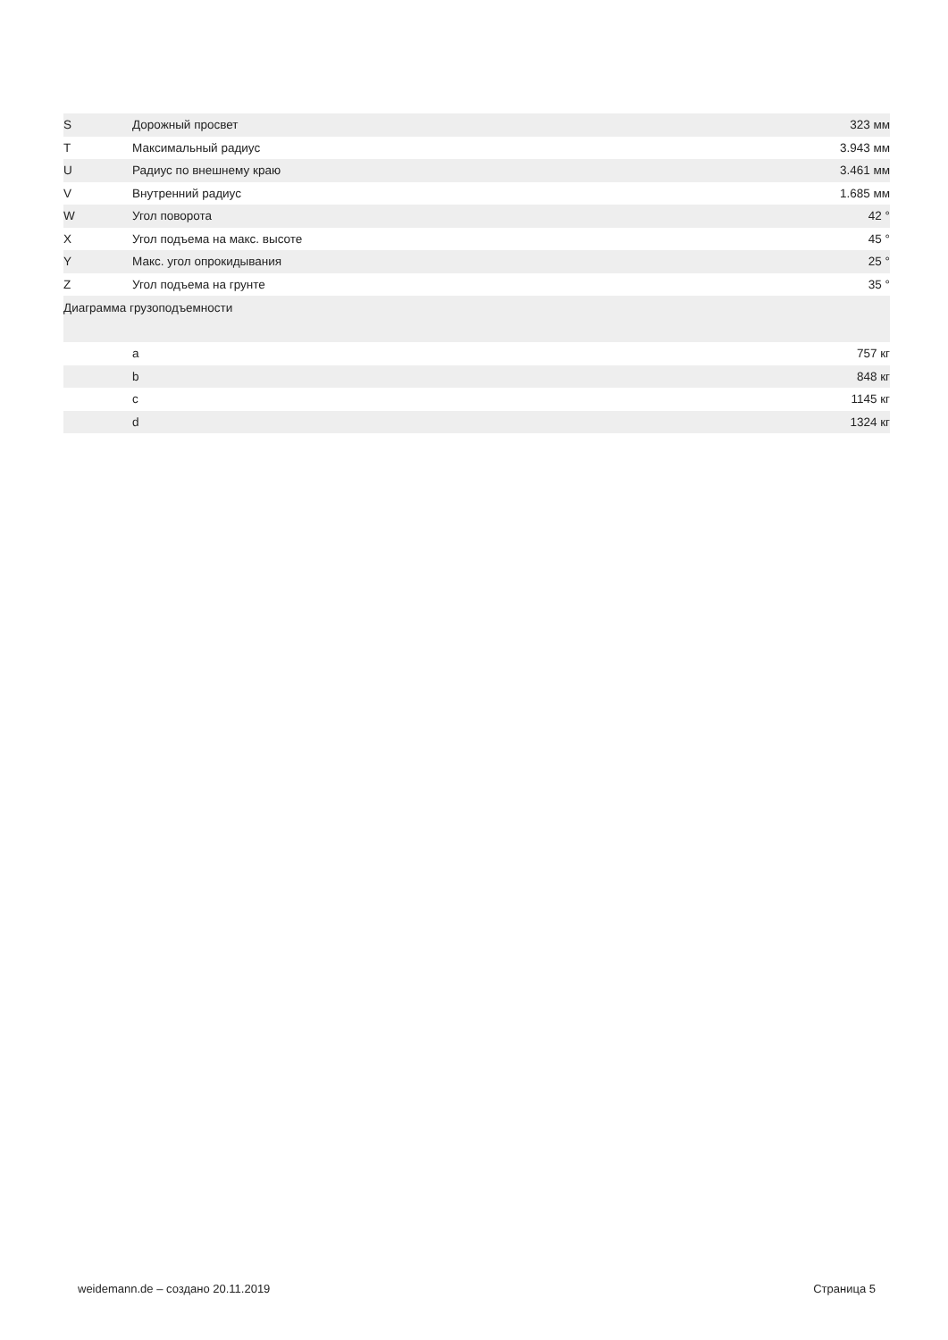| S | Дорожный просвет | 323 мм |
| T | Максимальный радиус | 3.943 мм |
| U | Радиус по внешнему краю | 3.461 мм |
| V | Внутренний радиус | 1.685 мм |
| W | Угол поворота | 42 ° |
| X | Угол подъема на макс. высоте | 45 ° |
| Y | Макс. угол опрокидывания | 25 ° |
| Z | Угол подъема на грунте | 35 ° |
| Диаграмма грузоподъемности | | |
| | a | 757 кг |
| | b | 848 кг |
| | c | 1145 кг |
| | d | 1324 кг |
weidemann.de – создано 20.11.2019 Страница 5